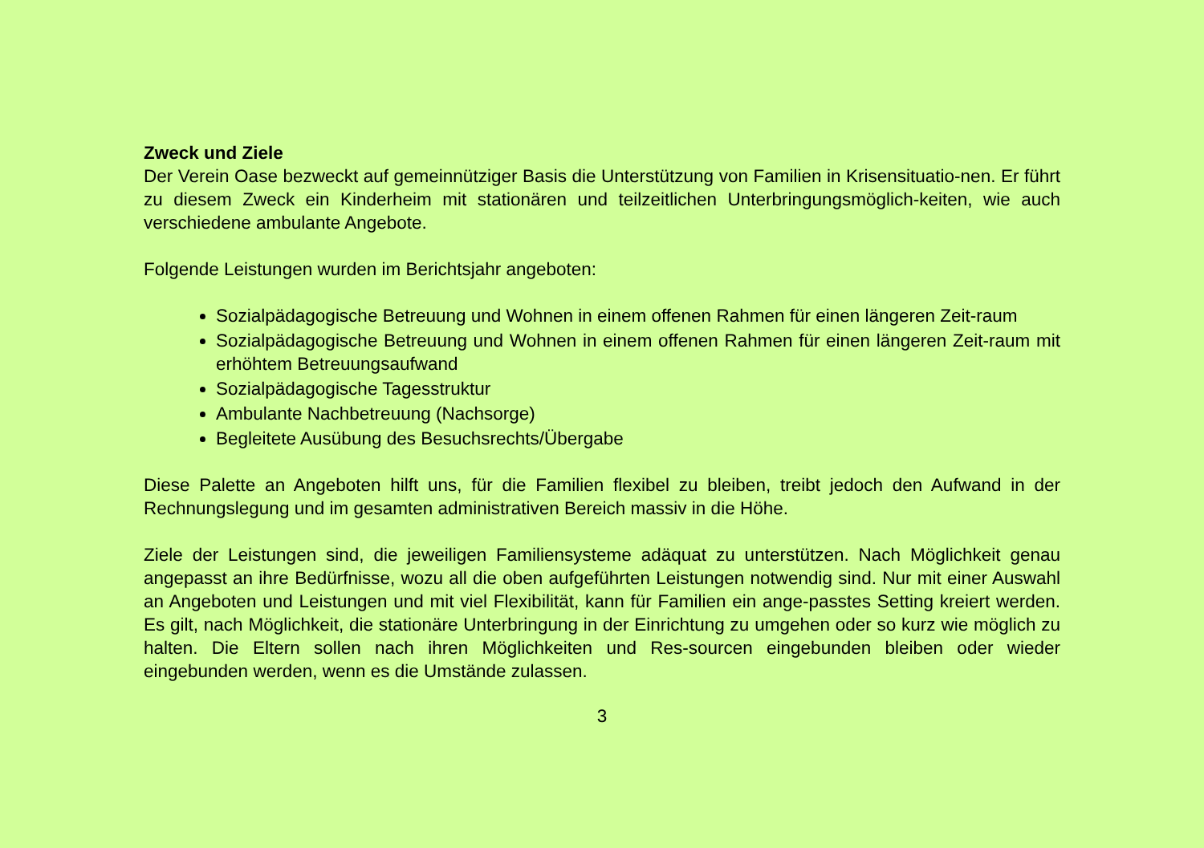Zweck und Ziele
Der Verein Oase bezweckt auf gemeinnütziger Basis die Unterstützung von Familien in Krisensituatio-nen. Er führt zu diesem Zweck ein Kinderheim mit stationären und teilzeitlichen Unterbringungsmöglich-keiten, wie auch verschiedene ambulante Angebote.
Folgende Leistungen wurden im Berichtsjahr angeboten:
Sozialpädagogische Betreuung und Wohnen in einem offenen Rahmen für einen längeren Zeit-raum
Sozialpädagogische Betreuung und Wohnen in einem offenen Rahmen für einen längeren Zeit-raum mit erhöhtem Betreuungsaufwand
Sozialpädagogische Tagesstruktur
Ambulante Nachbetreuung (Nachsorge)
Begleitete Ausübung des Besuchsrechts/Übergabe
Diese Palette an Angeboten hilft uns, für die Familien flexibel zu bleiben, treibt jedoch den Aufwand in der Rechnungslegung und im gesamten administrativen Bereich massiv in die Höhe.
Ziele der Leistungen sind, die jeweiligen Familiensysteme adäquat zu unterstützen. Nach Möglichkeit genau angepasst an ihre Bedürfnisse, wozu all die oben aufgeführten Leistungen notwendig sind. Nur mit einer Auswahl an Angeboten und Leistungen und mit viel Flexibilität, kann für Familien ein ange-passtes Setting kreiert werden. Es gilt, nach Möglichkeit, die stationäre Unterbringung in der Einrichtung zu umgehen oder so kurz wie möglich zu halten. Die Eltern sollen nach ihren Möglichkeiten und Res-sourcen eingebunden bleiben oder wieder eingebunden werden, wenn es die Umstände zulassen.
3